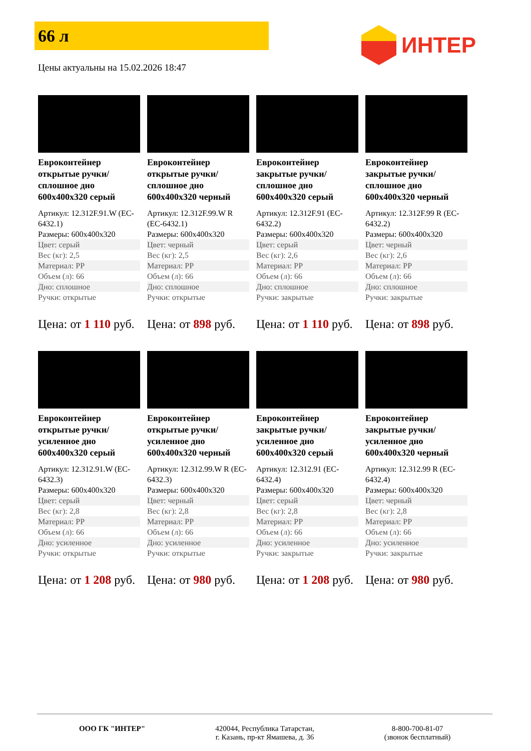66 л
Цены актуальны на 15.02.2026 18:47
ИНТЕР
Евроконтейнер открытые ручки/сплошное дно 600x400x320 серый
Артикул: 12.312F.91.W (EC-6432.1)
Размеры: 600x400x320
Цвет: серый
Вес (кг): 2,5
Материал: PP
Объем (л): 66
Дно: сплошное
Ручки: открытые
Цена: от 1 110 руб.
Евроконтейнер открытые ручки/сплошное дно 600x400x320 черный
Артикул: 12.312F.99.W R (EC-6432.1)
Размеры: 600x400x320
Цвет: черный
Вес (кг): 2,5
Материал: PP
Объем (л): 66
Дно: сплошное
Ручки: открытые
Цена: от 898 руб.
Евроконтейнер закрытые ручки/сплошное дно 600x400x320 серый
Артикул: 12.312F.91 (EC-6432.2)
Размеры: 600x400x320
Цвет: серый
Вес (кг): 2,6
Материал: PP
Объем (л): 66
Дно: сплошное
Ручки: закрытые
Цена: от 1 110 руб.
Евроконтейнер закрытые ручки/сплошное дно 600x400x320 черный
Артикул: 12.312F.99 R (EC-6432.2)
Размеры: 600x400x320
Цвет: черный
Вес (кг): 2,6
Материал: PP
Объем (л): 66
Дно: сплошное
Ручки: закрытые
Цена: от 898 руб.
Евроконтейнер открытые ручки/усиленное дно 600x400x320 серый
Артикул: 12.312.91.W (EC-6432.3)
Размеры: 600x400x320
Цвет: серый
Вес (кг): 2,8
Материал: PP
Объем (л): 66
Дно: усиленное
Ручки: открытые
Цена: от 1 208 руб.
Евроконтейнер открытые ручки/усиленное дно 600x400x320 черный
Артикул: 12.312.99.W R (EC-6432.3)
Размеры: 600x400x320
Цвет: черный
Вес (кг): 2,8
Материал: PP
Объем (л): 66
Дно: усиленное
Ручки: открытые
Цена: от 980 руб.
Евроконтейнер закрытые ручки/усиленное дно 600x400x320 серый
Артикул: 12.312.91 (EC-6432.4)
Размеры: 600x400x320
Цвет: серый
Вес (кг): 2,8
Материал: PP
Объем (л): 66
Дно: усиленное
Ручки: закрытые
Цена: от 1 208 руб.
Евроконтейнер закрытые ручки/усиленное дно 600x400x320 черный
Артикул: 12.312.99 R (EC-6432.4)
Размеры: 600x400x320
Цвет: черный
Вес (кг): 2,8
Материал: PP
Объем (л): 66
Дно: усиленное
Ручки: закрытые
Цена: от 980 руб.
ООО ГК "ИНТЕР" 420044, Республика Татарстан,
г. Казань, пр-кт Ямашева, д. 36
8-800-700-81-07
(звонок бесплатный)